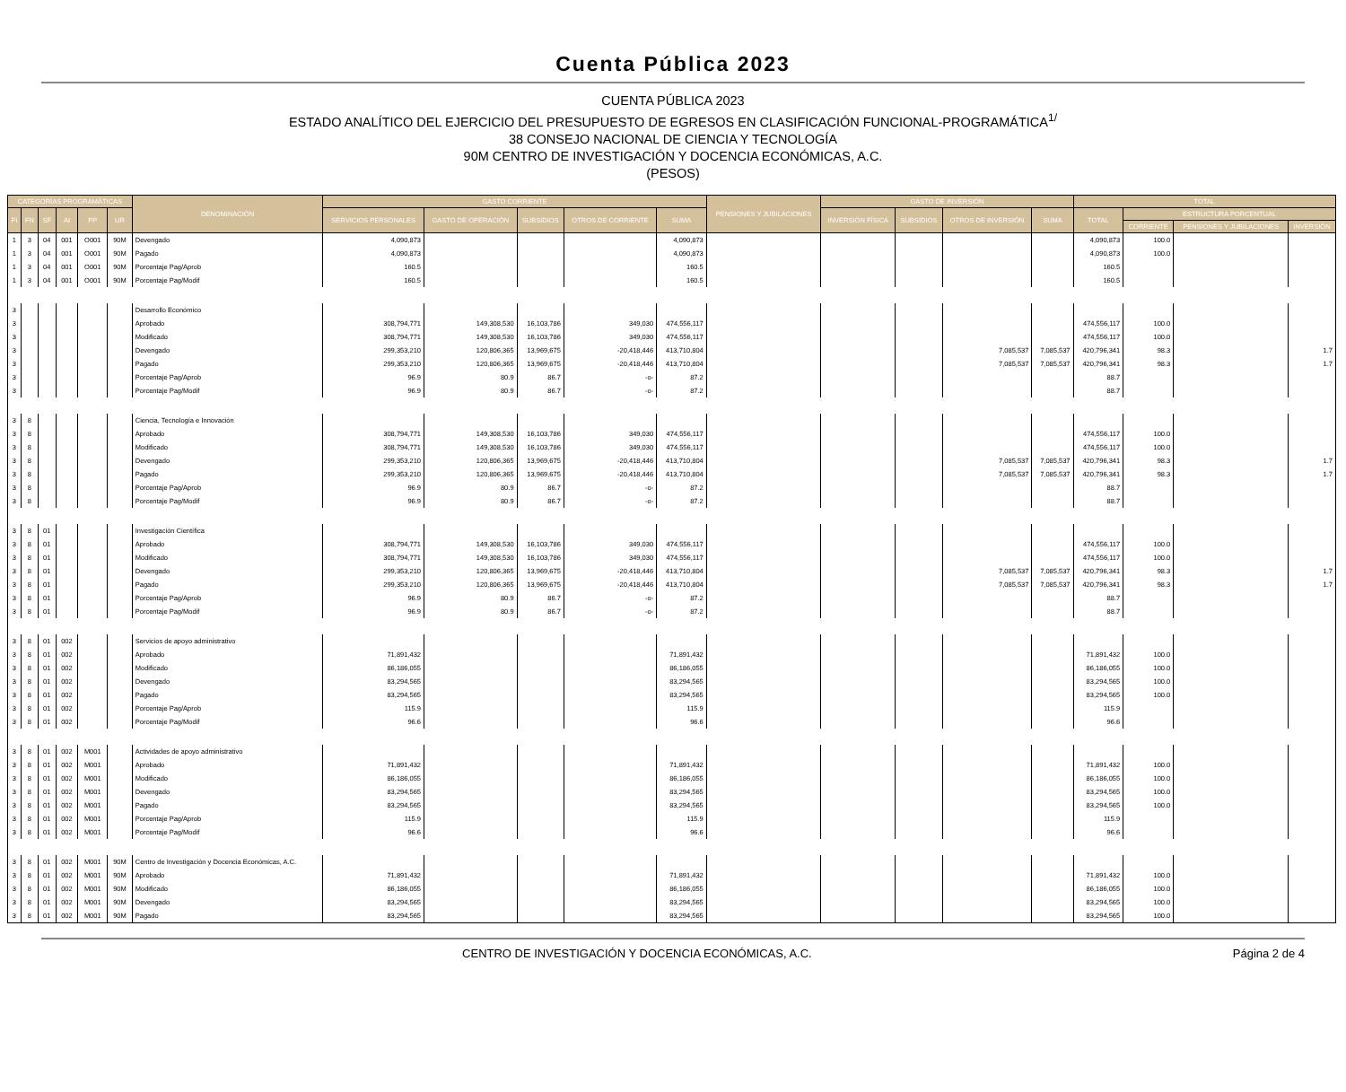Cuenta Pública 2023
CUENTA PÚBLICA 2023
ESTADO ANALÍTICO DEL EJERCICIO DEL PRESUPUESTO DE EGRESOS EN CLASIFICACIÓN FUNCIONAL-PROGRAMÁTICA<sup>1/</sup>
38 CONSEJO NACIONAL DE CIENCIA Y TECNOLOGÍA
90M CENTRO DE INVESTIGACIÓN Y DOCENCIA ECONÓMICAS, A.C.
(PESOS)
| CATEGORÍAS PROGRAMÁTICAS | | | | | | DENOMINACIÓN | GASTO CORRIENTE | | | | | PENSIONES Y JUBILACIONES | GASTO DE INVERSIÓN | | | | TOTAL | | | |
| --- | --- | --- | --- | --- | --- | --- | --- | --- | --- | --- | --- | --- | --- | --- | --- | --- | --- | --- | --- | --- |
| | | | | | | | SERVICIOS PERSONALES | GASTO DE OPERACIÓN | SUBSIDIOS | OTROS DE CORRIENTE | SUMA | | INVERSIÓN FÍSICA | SUBSIDIOS | OTROS DE INVERSIÓN | SUMA | TOTAL | ESTRUCTURA PORCENTUAL | | |
| FI | FN | SF | AI | PP | UR | | | | | | | | | | | | | | | |
| | | | | | | | | | | | | | | | | | | CORRIENTE | PENSIONES Y JUBILACIONES | INVERSIÓN |
| 1 | 3 | 04 | 001 | O001 | 90M | Devengado | 4,090,873 | | | | 4,090,873 | | | | | | 4,090,873 | 100.0 | | |
| 1 | 3 | 04 | 001 | O001 | 90M | Pagado | 4,090,873 | | | | 4,090,873 | | | | | | 4,090,873 | 100.0 | | |
| 1 | 3 | 04 | 001 | O001 | 90M | Porcentaje Pag/Aprob | 160.5 | | | | 160.5 | | | | | | 160.5 | | | |
| 1 | 3 | 04 | 001 | O001 | 90M | Porcentaje Pag/Modif | 160.5 | | | | 160.5 | | | | | | 160.5 | | | |
| 3 | | | | | | Desarrollo Económico | | | | | | | | | | | | | | |
| 3 | | | | | | Aprobado | 308,794,771 | 149,308,530 | 16,103,786 | 349,030 | 474,556,117 | | | | | | 474,556,117 | 100.0 | | |
| 3 | | | | | | Modificado | 308,794,771 | 149,308,530 | 16,103,786 | 349,030 | 474,556,117 | | | | | | 474,556,117 | 100.0 | | |
| 3 | | | | | | Devengado | 299,353,210 | 120,806,365 | 13,969,675 | -20,418,446 | 413,710,804 | | | | 7,085,537 | 7,085,537 | 420,796,341 | 98.3 | | 1.7 |
| 3 | | | | | | Pagado | 299,353,210 | 120,806,365 | 13,969,675 | -20,418,446 | 413,710,804 | | | | 7,085,537 | 7,085,537 | 420,796,341 | 98.3 | | 1.7 |
| 3 | | | | | | Porcentaje Pag/Aprob | 96.9 | 80.9 | 86.7 | -o- | 87.2 | | | | | | 88.7 | | | |
| 3 | | | | | | Porcentaje Pag/Modif | 96.9 | 80.9 | 86.7 | -o- | 87.2 | | | | | | 88.7 | | | |
| 3 | 8 | | | | | Ciencia, Tecnología e Innovación | | | | | | | | | | | | | | |
| 3 | 8 | | | | | Aprobado | 308,794,771 | 149,308,530 | 16,103,786 | 349,030 | 474,556,117 | | | | | | 474,556,117 | 100.0 | | |
| 3 | 8 | | | | | Modificado | 308,794,771 | 149,308,530 | 16,103,786 | 349,030 | 474,556,117 | | | | | | 474,556,117 | 100.0 | | |
| 3 | 8 | | | | | Devengado | 299,353,210 | 120,806,365 | 13,969,675 | -20,418,446 | 413,710,804 | | | | 7,085,537 | 7,085,537 | 420,796,341 | 98.3 | | 1.7 |
| 3 | 8 | | | | | Pagado | 299,353,210 | 120,806,365 | 13,969,675 | -20,418,446 | 413,710,804 | | | | 7,085,537 | 7,085,537 | 420,796,341 | 98.3 | | 1.7 |
| 3 | 8 | | | | | Porcentaje Pag/Aprob | 96.9 | 80.9 | 86.7 | -o- | 87.2 | | | | | | 88.7 | | | |
| 3 | 8 | | | | | Porcentaje Pag/Modif | 96.9 | 80.9 | 86.7 | -o- | 87.2 | | | | | | 88.7 | | | |
| 3 | 8 | 01 | | | | Investigación Científica | | | | | | | | | | | | | | |
| 3 | 8 | 01 | | | | Aprobado | 308,794,771 | 149,308,530 | 16,103,786 | 349,030 | 474,556,117 | | | | | | 474,556,117 | 100.0 | | |
| 3 | 8 | 01 | | | | Modificado | 308,794,771 | 149,308,530 | 16,103,786 | 349,030 | 474,556,117 | | | | | | 474,556,117 | 100.0 | | |
| 3 | 8 | 01 | | | | Devengado | 299,353,210 | 120,806,365 | 13,969,675 | -20,418,446 | 413,710,804 | | | | 7,085,537 | 7,085,537 | 420,796,341 | 98.3 | | 1.7 |
| 3 | 8 | 01 | | | | Pagado | 299,353,210 | 120,806,365 | 13,969,675 | -20,418,446 | 413,710,804 | | | | 7,085,537 | 7,085,537 | 420,796,341 | 98.3 | | 1.7 |
| 3 | 8 | 01 | | | | Porcentaje Pag/Aprob | 96.9 | 80.9 | 86.7 | -o- | 87.2 | | | | | | 88.7 | | | |
| 3 | 8 | 01 | | | | Porcentaje Pag/Modif | 96.9 | 80.9 | 86.7 | -o- | 87.2 | | | | | | 88.7 | | | |
| 3 | 8 | 01 | 002 | | | Servicios de apoyo administrativo | | | | | | | | | | | | | | |
| 3 | 8 | 01 | 002 | | | Aprobado | 71,891,432 | | | | 71,891,432 | | | | | | 71,891,432 | 100.0 | | |
| 3 | 8 | 01 | 002 | | | Modificado | 86,186,055 | | | | 86,186,055 | | | | | | 86,186,055 | 100.0 | | |
| 3 | 8 | 01 | 002 | | | Devengado | 83,294,565 | | | | 83,294,565 | | | | | | 83,294,565 | 100.0 | | |
| 3 | 8 | 01 | 002 | | | Pagado | 83,294,565 | | | | 83,294,565 | | | | | | 83,294,565 | 100.0 | | |
| 3 | 8 | 01 | 002 | | | Porcentaje Pag/Aprob | 115.9 | | | | 115.9 | | | | | | 115.9 | | | |
| 3 | 8 | 01 | 002 | | | Porcentaje Pag/Modif | 96.6 | | | | 96.6 | | | | | | 96.6 | | | |
| 3 | 8 | 01 | 002 | M001 | | Actividades de apoyo administrativo | | | | | | | | | | | | | | |
| 3 | 8 | 01 | 002 | M001 | | Aprobado | 71,891,432 | | | | 71,891,432 | | | | | | 71,891,432 | 100.0 | | |
| 3 | 8 | 01 | 002 | M001 | | Modificado | 86,186,055 | | | | 86,186,055 | | | | | | 86,186,055 | 100.0 | | |
| 3 | 8 | 01 | 002 | M001 | | Devengado | 83,294,565 | | | | 83,294,565 | | | | | | 83,294,565 | 100.0 | | |
| 3 | 8 | 01 | 002 | M001 | | Pagado | 83,294,565 | | | | 83,294,565 | | | | | | 83,294,565 | 100.0 | | |
| 3 | 8 | 01 | 002 | M001 | | Porcentaje Pag/Aprob | 115.9 | | | | 115.9 | | | | | | 115.9 | | | |
| 3 | 8 | 01 | 002 | M001 | | Porcentaje Pag/Modif | 96.6 | | | | 96.6 | | | | | | 96.6 | | | |
| 3 | 8 | 01 | 002 | M001 | 90M | Centro de Investigación y Docencia Económicas, A.C. | | | | | | | | | | | | | | |
| 3 | 8 | 01 | 002 | M001 | 90M | Aprobado | 71,891,432 | | | | 71,891,432 | | | | | | 71,891,432 | 100.0 | | |
| 3 | 8 | 01 | 002 | M001 | 90M | Modificado | 86,186,055 | | | | 86,186,055 | | | | | | 86,186,055 | 100.0 | | |
| 3 | 8 | 01 | 002 | M001 | 90M | Devengado | 83,294,565 | | | | 83,294,565 | | | | | | 83,294,565 | 100.0 | | |
| 3 | 8 | 01 | 002 | M001 | 90M | Pagado | 83,294,565 | | | | 83,294,565 | | | | | | 83,294,565 | 100.0 | | |
CENTRO DE INVESTIGACIÓN Y DOCENCIA ECONÓMICAS, A.C.
Página 2 de 4